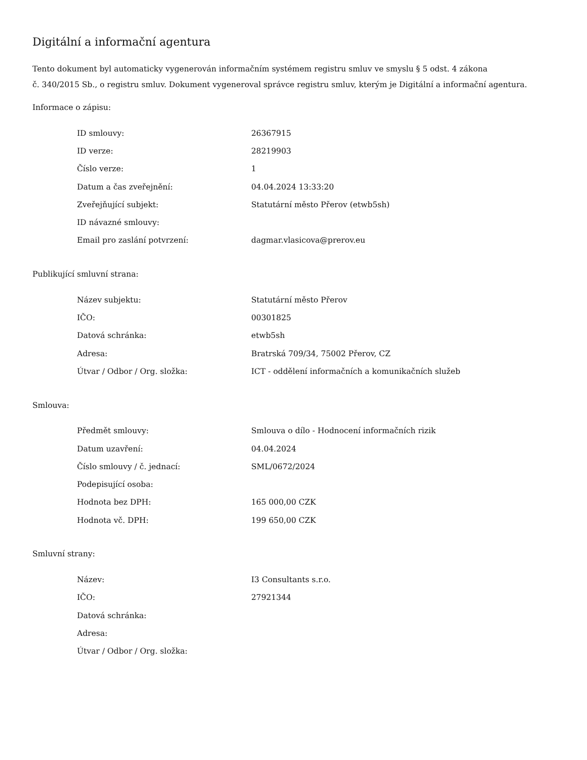Digitální a informační agentura
Tento dokument byl automaticky vygenerován informačním systémem registru smluv ve smyslu § 5 odst. 4 zákona
č. 340/2015 Sb., o registru smluv. Dokument vygeneroval správce registru smluv, kterým je Digitální a informační agentura.
Informace o zápisu:
| ID smlouvy: | 26367915 |
| ID verze: | 28219903 |
| Číslo verze: | 1 |
| Datum a čas zveřejnění: | 04.04.2024 13:33:20 |
| Zveřejňující subjekt: | Statutární město Přerov (etwb5sh) |
| ID návazné smlouvy: | |
| Email pro zaslání potvrzení: | dagmar.vlasicova@prerov.eu |
Publikující smluvní strana:
| Název subjektu: | Statutární město Přerov |
| IČO: | 00301825 |
| Datová schránka: | etwb5sh |
| Adresa: | Bratrská 709/34, 75002 Přerov, CZ |
| Útvar / Odbor / Org. složka: | ICT - oddělení informačních a komunikačních služeb |
Smlouva:
| Předmět smlouvy: | Smlouva o dílo - Hodnocení informačních rizik |
| Datum uzavření: | 04.04.2024 |
| Číslo smlouvy / č. jednací: | SML/0672/2024 |
| Podepisující osoba: | |
| Hodnota bez DPH: | 165 000,00 CZK |
| Hodnota vč. DPH: | 199 650,00 CZK |
Smluvní strany:
| Název: | I3 Consultants s.r.o. |
| IČO: | 27921344 |
| Datová schránka: | |
| Adresa: | |
| Útvar / Odbor / Org. složka: | |